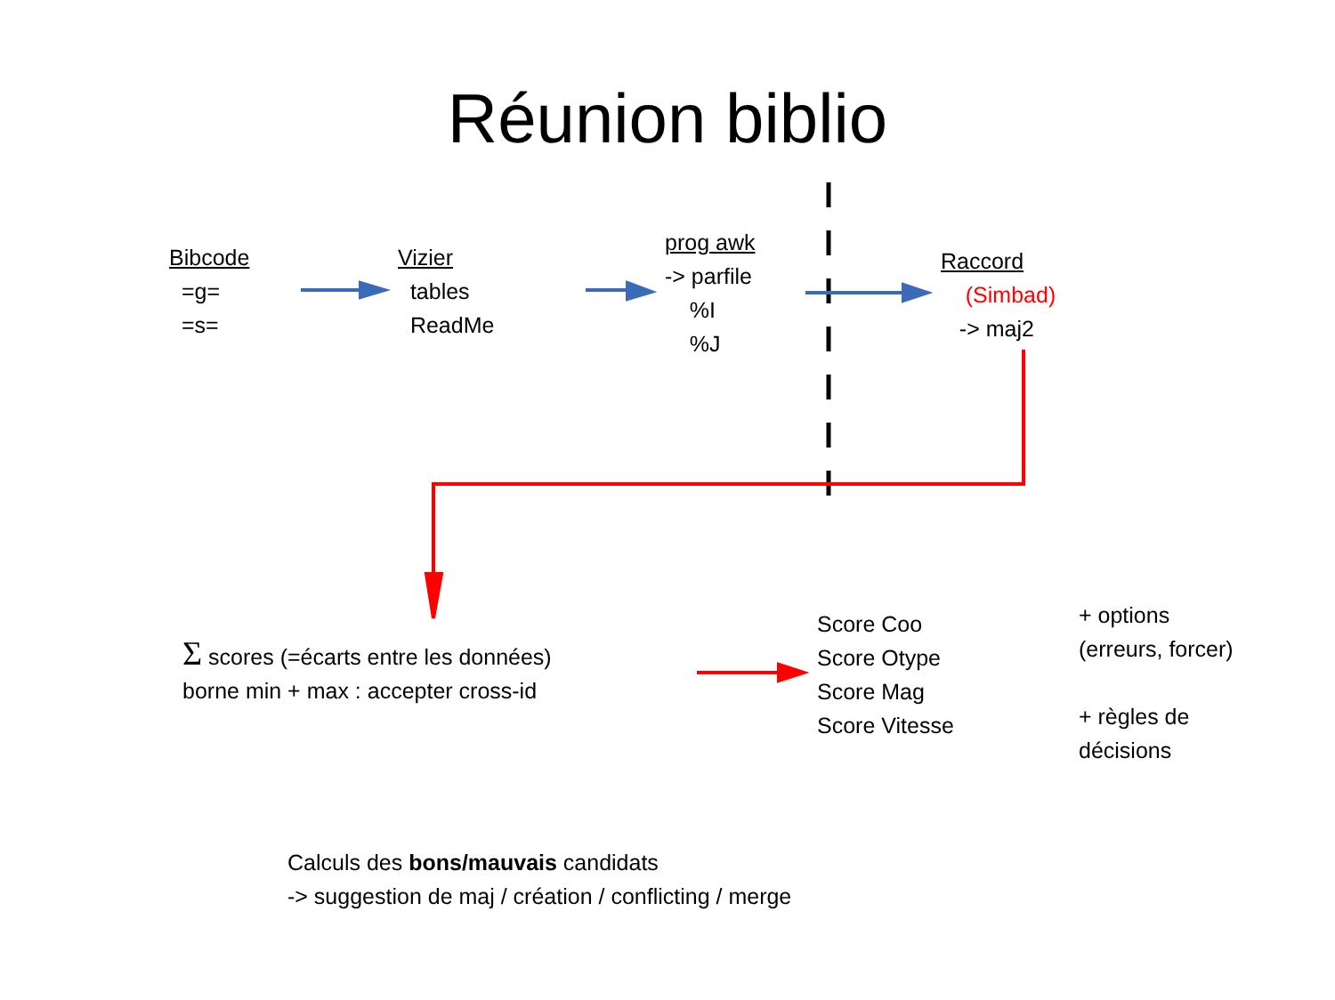Réunion biblio
Bibcode
=g=
=s=
Vizier
tables
ReadMe
prog awk
-> parfile
%I
%J
Raccord
(Simbad)
-> maj2
Σ scores (=écarts entre les données)
borne min + max : accepter cross-id
Score Coo
Score Otype
Score Mag
Score Vitesse
+ options
(erreurs, forcer)
+ règles de
décisions
Calculs des bons/mauvais candidats
-> suggestion de maj / création / conflicting / merge